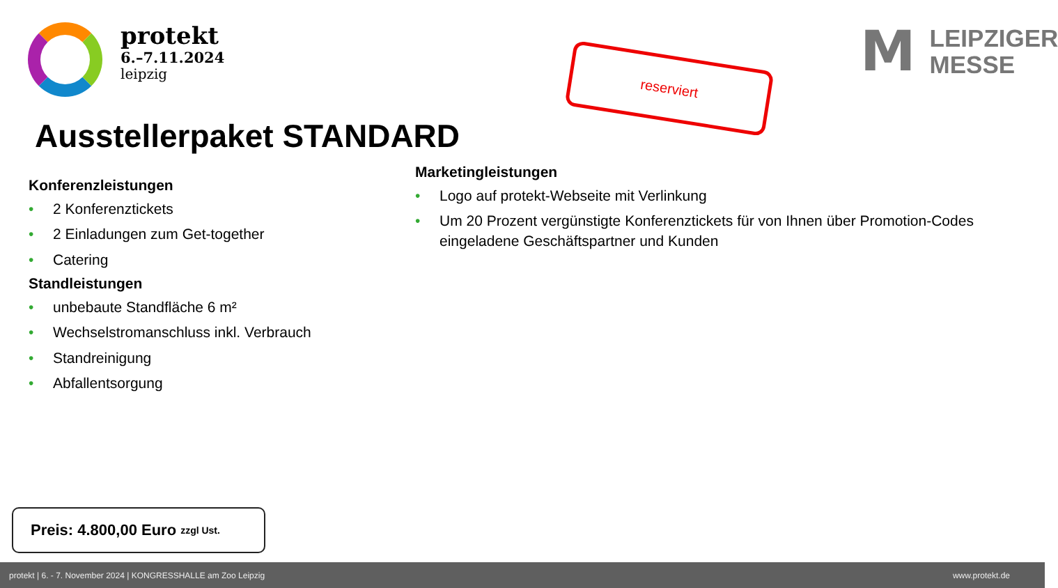protekt
6.–7.11.2024
leipzig
reserviert
M
LEIPZIGER
MESSE
Ausstellerpaket STANDARD
Konferenzleistungen
• 2 Konferenztickets
• 2 Einladungen zum Get-together
• Catering
Standleistungen
• unbebaute Standfläche 6 m²
• Wechselstromanschluss inkl. Verbrauch
• Standreinigung
• Abfallentsorgung
Marketingleistungen
• Logo auf protekt-Webseite mit Verlinkung
• Um 20 Prozent vergünstigte Konferenztickets für von Ihnen über Promotion-Codes eingeladene Geschäftspartner und Kunden
Preis: 4.800,00 Euro zzgl Ust.
protekt | 6. - 7. November 2024 | KONGRESSHALLE am Zoo Leipzig www.protekt.de